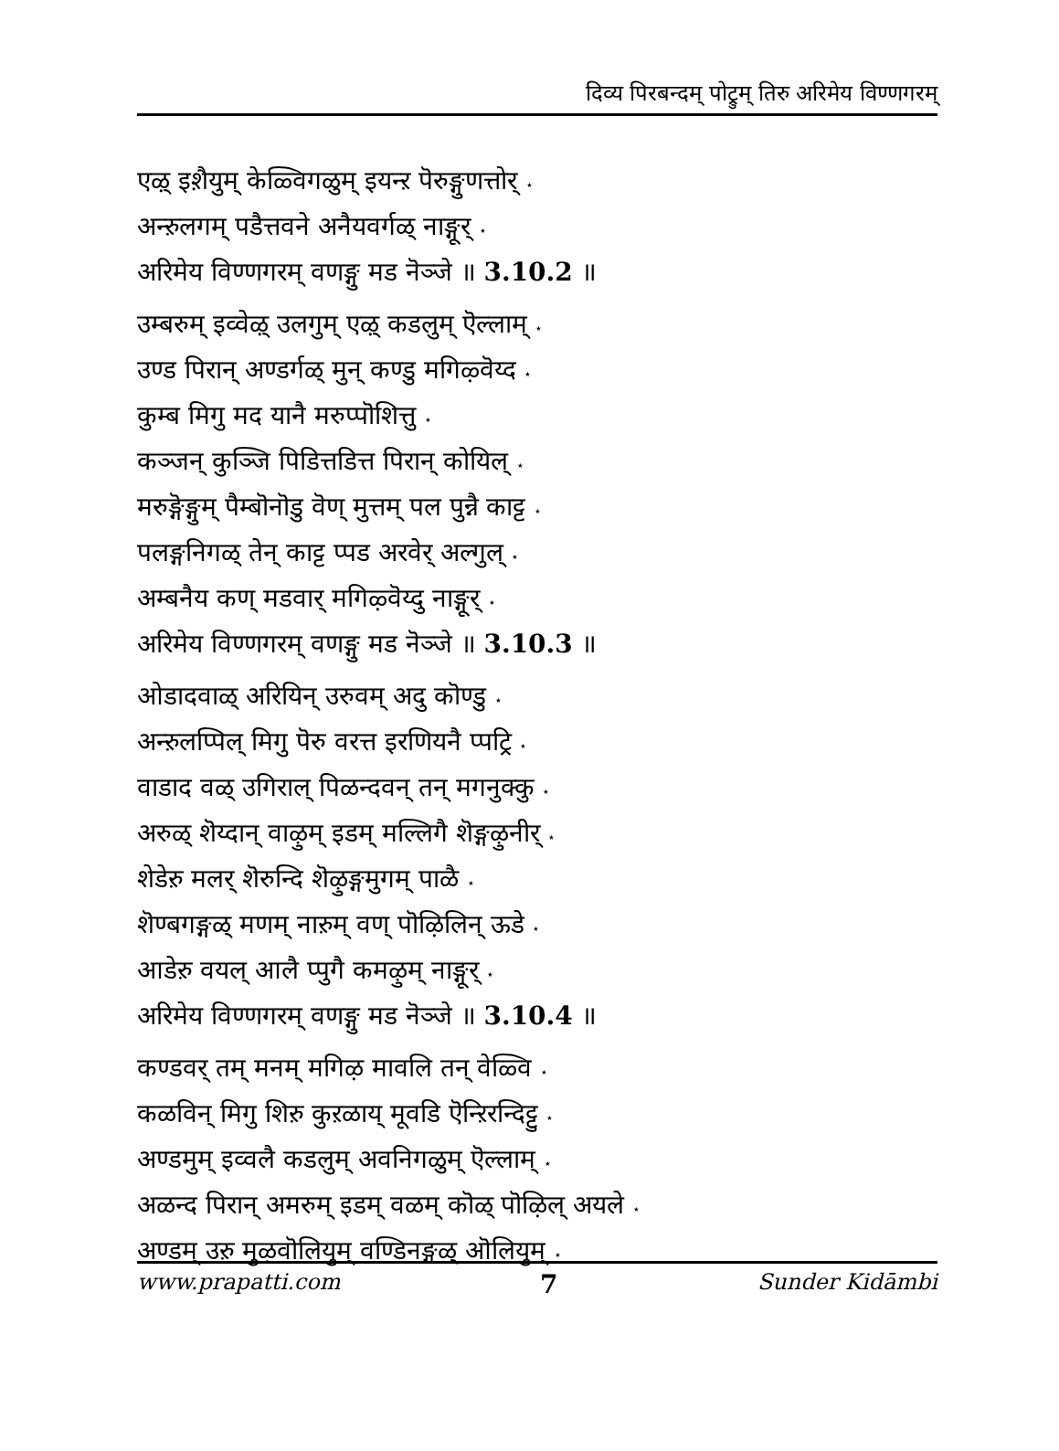दिव्य पिरबन्दम् पोट्रुम् तिरु अरिमेय विण्णगरम्
एऴ् इश़ैयुम् केळ्विगळुम् इयन्ऱ पॆरुङ्गुणत्तोर् ⋆
अन्ऱुलगम् पडैत्तवने अनैयवर्गळ् नाङ्गूर् ⋆
अरिमेय विण्णगरम् वणङ्गु मड नॆञ्जे ॥ 3.10.2 ॥
उम्बरुम् इव्वेऴ् उलगुम् एऴ् कडलुम् ऎल्लाम् ⋆
उण्ड पिरान् अण्डर्गळ् मुन् कण्डु मगिऴ्वॆय्द ⋆
कुम्ब मिगु मद यानै मरुप्पॊशित्तु ⋆
कञ्जन् कुञ्जि पिडित्तडित्त पिरान् कोयिल् ⋆
मरुङ्गॆङ्गुम् पैम्बॊनॊडु वॆण् मुत्तम् पल पुन्नै काट्ट ⋆
पलङ्गनिगळ् तेन् काट्ट प्पड अरवेर् अल्गुल् ⋆
अम्बनैय कण् मडवार् मगिऴ्वॆय्दु नाङ्गूर् ⋆
अरिमेय विण्णगरम् वणङ्गु मड नॆञ्जे ॥ 3.10.3 ॥
ओडादवाळ् अरियिन् उरुवम् अदु कॊण्डु ⋆
अन्ऱुलप्पिल् मिगु पॆरु वरत्त इरणियनै प्पट्रि ⋆
वाडाद वळ् उगिराल् पिळन्दवन् तन् मगनुक्कु ⋆
अरुळ् शॆय्दान् वाऴुम् इडम् मल्लिगै शॆङ्गऴुनीर् ⋆
शेडेऱु मलर् शॆरुन्दि शॆऴुङ्गमुगम् पाळै ⋆
शॆण्बगङ्गळ् मणम् नाऱुम् वण् पॊऴिलिन् ऊडे ⋆
आडेऱु वयल् आलै प्पुगै कमऴुम् नाङ्गूर् ⋆
अरिमेय विण्णगरम् वणङ्गु मड नॆञ्जे ॥ 3.10.4 ॥
कण्डवर् तम् मनम् मगिऴ मावलि तन् वेळ्वि ⋆
कळविन् मिगु शिऱु कुऱळाय् मूवडि ऎन्ऱिरन्दिट्टु ⋆
अण्डमुम् इव्वलै कडलुम् अवनिगळुम् ऎल्लाम् ⋆
अळन्द पिरान् अमरुम् इडम् वळम् कॊळ् पॊऴिल् अयले ⋆
अण्डम् उऱु मुऴवॊलियुम् वण्डिनङ्गळ् ऒलियुम् ⋆
www.prapatti.com 7 Sunder Kidāmbi